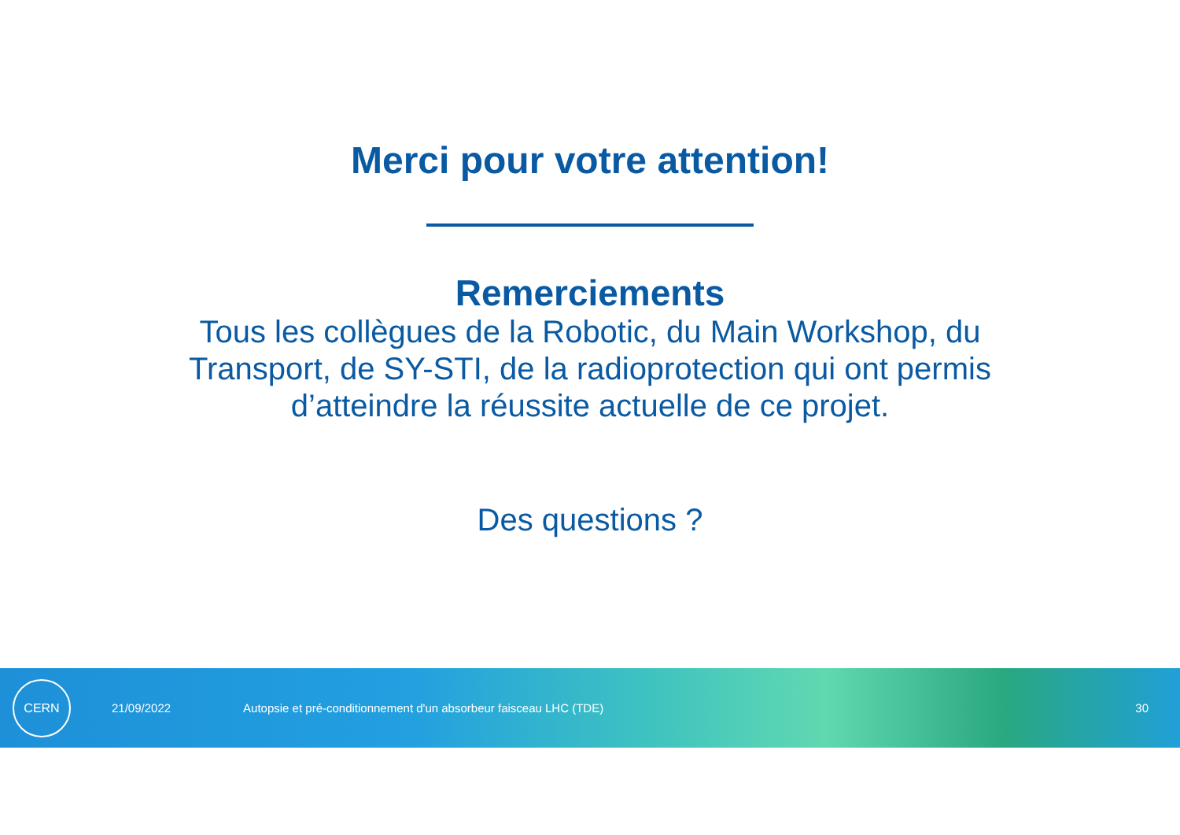Merci pour votre attention!
Remerciements
Tous les collègues de la Robotic, du Main Workshop, du
Transport, de SY-STI, de la radioprotection qui ont permis
d’atteindre la réussite actuelle de ce projet.
Des questions ?
CERN
21/09/2022 Autopsie et pré-conditionnement d'un absorbeur faisceau LHC (TDE) 30